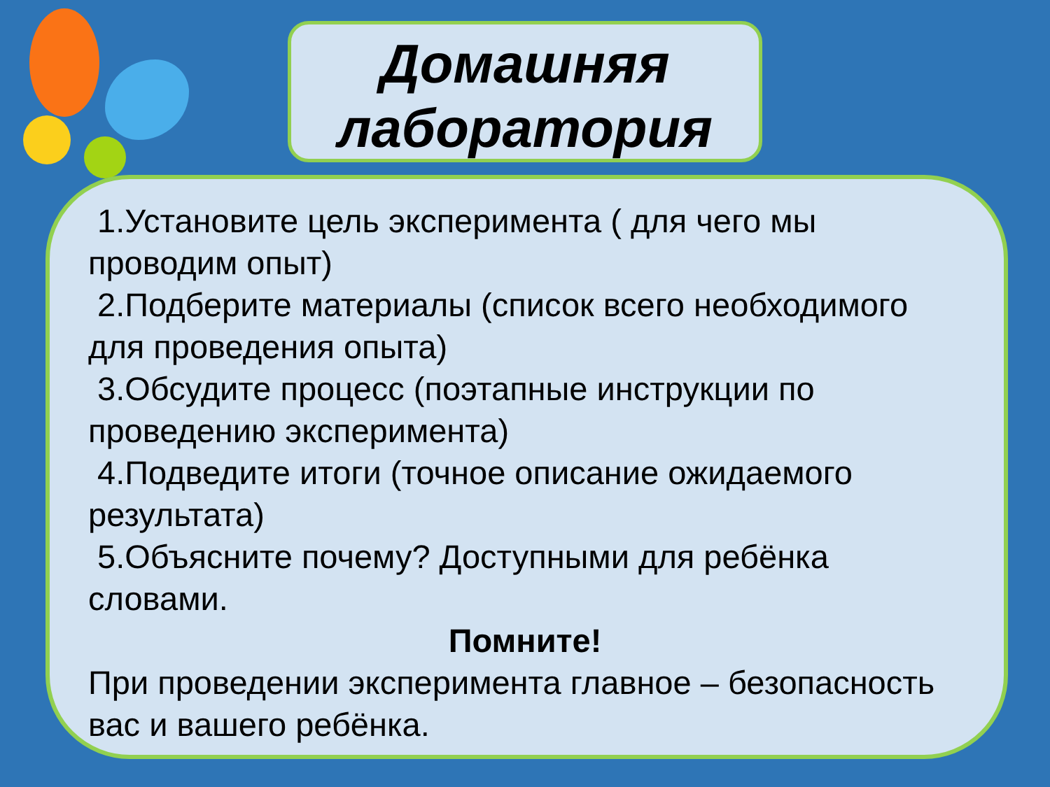Домашняя
лаборатория
1.Установите цель эксперимента ( для чего мы проводим опыт)
2.Подберите материалы (список всего необходимого для проведения опыта)
3.Обсудите процесс (поэтапные инструкции по проведению эксперимента)
4.Подведите итоги (точное описание ожидаемого результата)
5.Объясните почему? Доступными для ребёнка словами.
Помните!
При проведении эксперимента главное – безопасность вас и вашего ребёнка.